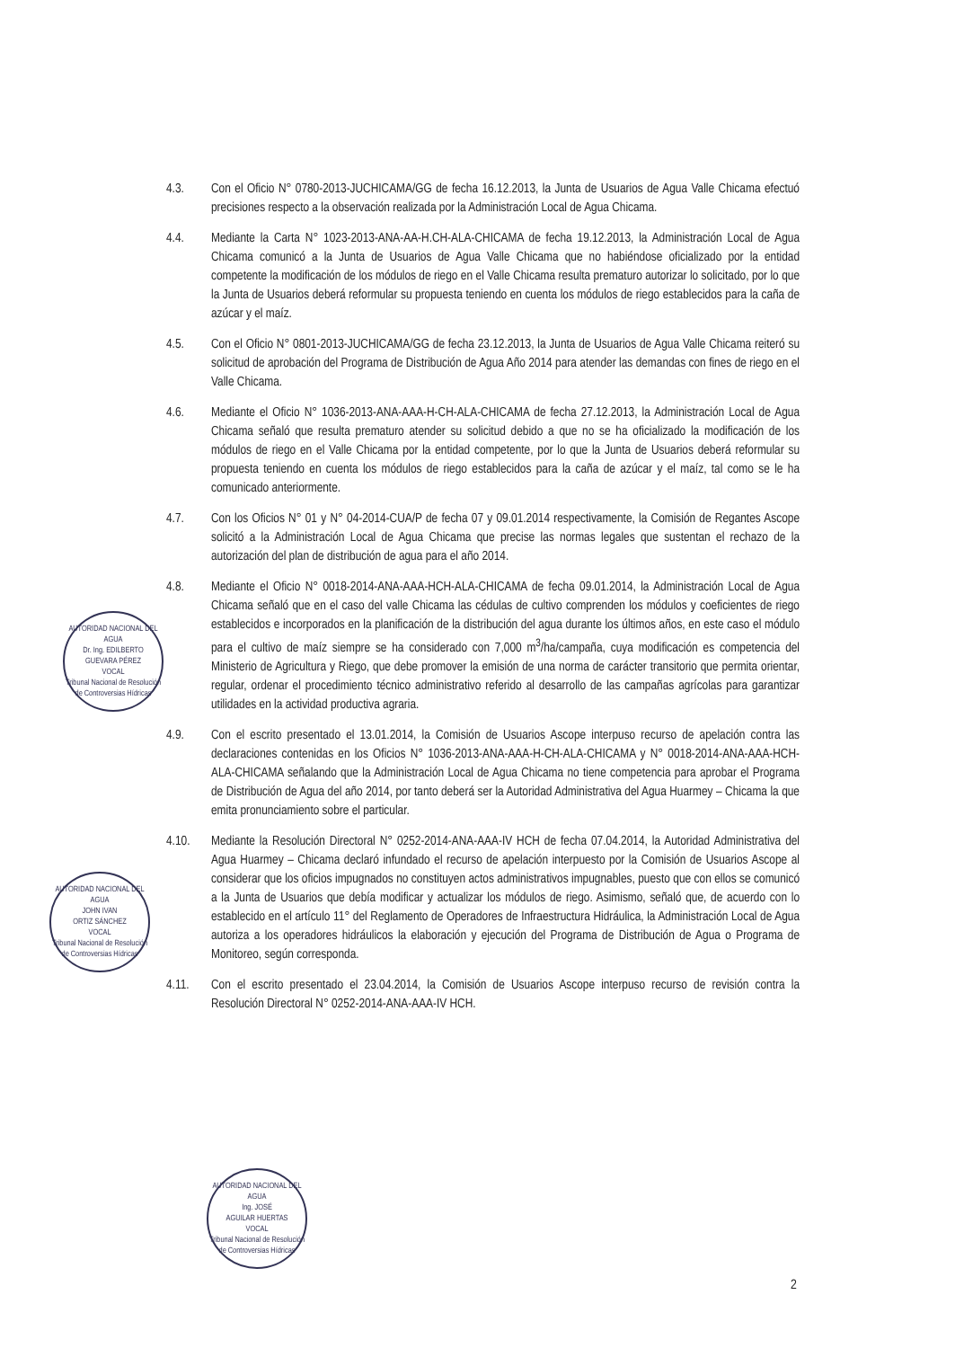4.3. Con el Oficio N° 0780-2013-JUCHICAMA/GG de fecha 16.12.2013, la Junta de Usuarios de Agua Valle Chicama efectuó precisiones respecto a la observación realizada por la Administración Local de Agua Chicama.
4.4. Mediante la Carta N° 1023-2013-ANA-AA-H.CH-ALA-CHICAMA de fecha 19.12.2013, la Administración Local de Agua Chicama comunicó a la Junta de Usuarios de Agua Valle Chicama que no habiéndose oficializado por la entidad competente la modificación de los módulos de riego en el Valle Chicama resulta prematuro autorizar lo solicitado, por lo que la Junta de Usuarios deberá reformular su propuesta teniendo en cuenta los módulos de riego establecidos para la caña de azúcar y el maíz.
4.5. Con el Oficio N° 0801-2013-JUCHICAMA/GG de fecha 23.12.2013, la Junta de Usuarios de Agua Valle Chicama reiteró su solicitud de aprobación del Programa de Distribución de Agua Año 2014 para atender las demandas con fines de riego en el Valle Chicama.
4.6. Mediante el Oficio N° 1036-2013-ANA-AAA-H-CH-ALA-CHICAMA de fecha 27.12.2013, la Administración Local de Agua Chicama señaló que resulta prematuro atender su solicitud debido a que no se ha oficializado la modificación de los módulos de riego en el Valle Chicama por la entidad competente, por lo que la Junta de Usuarios deberá reformular su propuesta teniendo en cuenta los módulos de riego establecidos para la caña de azúcar y el maíz, tal como se le ha comunicado anteriormente.
4.7. Con los Oficios N° 01 y N° 04-2014-CUA/P de fecha 07 y 09.01.2014 respectivamente, la Comisión de Regantes Ascope solicitó a la Administración Local de Agua Chicama que precise las normas legales que sustentan el rechazo de la autorización del plan de distribución de agua para el año 2014.
4.8. Mediante el Oficio N° 0018-2014-ANA-AAA-HCH-ALA-CHICAMA de fecha 09.01.2014, la Administración Local de Agua Chicama señaló que en el caso del valle Chicama las cédulas de cultivo comprenden los módulos y coeficientes de riego establecidos e incorporados en la planificación de la distribución del agua durante los últimos años, en este caso el módulo para el cultivo de maíz siempre se ha considerado con 7,000 m<sup>3</sup>/ha/campaña, cuya modificación es competencia del Ministerio de Agricultura y Riego, que debe promover la emisión de una norma de carácter transitorio que permita orientar, regular, ordenar el procedimiento técnico administrativo referido al desarrollo de las campañas agrícolas para garantizar utilidades en la actividad productiva agraria.
4.9. Con el escrito presentado el 13.01.2014, la Comisión de Usuarios Ascope interpuso recurso de apelación contra las declaraciones contenidas en los Oficios N° 1036-2013-ANA-AAA-H-CH-ALA-CHICAMA y N° 0018-2014-ANA-AAA-HCH-ALA-CHICAMA señalando que la Administración Local de Agua Chicama no tiene competencia para aprobar el Programa de Distribución de Agua del año 2014, por tanto deberá ser la Autoridad Administrativa del Agua Huarmey – Chicama la que emita pronunciamiento sobre el particular.
4.10. Mediante la Resolución Directoral N° 0252-2014-ANA-AAA-IV HCH de fecha 07.04.2014, la Autoridad Administrativa del Agua Huarmey – Chicama declaró infundado el recurso de apelación interpuesto por la Comisión de Usuarios Ascope al considerar que los oficios impugnados no constituyen actos administrativos impugnables, puesto que con ellos se comunicó a la Junta de Usuarios que debía modificar y actualizar los módulos de riego. Asimismo, señaló que, de acuerdo con lo establecido en el artículo 11° del Reglamento de Operadores de Infraestructura Hidráulica, la Administración Local de Agua autoriza a los operadores hidráulicos la elaboración y ejecución del Programa de Distribución de Agua o Programa de Monitoreo, según corresponda.
4.11. Con el escrito presentado el 23.04.2014, la Comisión de Usuarios Ascope interpuso recurso de revisión contra la Resolución Directoral N° 0252-2014-ANA-AAA-IV HCH.
AUTORIDAD NACIONAL DEL AGUA
Dr. Ing. EDILBERTO
GUEVARA PÉREZ
VOCAL
Tribunal Nacional de Resolución de Controversias Hídricas
AUTORIDAD NACIONAL DEL AGUA
JOHN IVAN
ORTIZ SÁNCHEZ
VOCAL
Tribunal Nacional de Resolución de Controversias Hídricas
AUTORIDAD NACIONAL DEL AGUA
Ing. JOSÉ
AGUILAR HUERTAS
VOCAL
Tribunal Nacional de Resolución de Controversias Hídricas
2